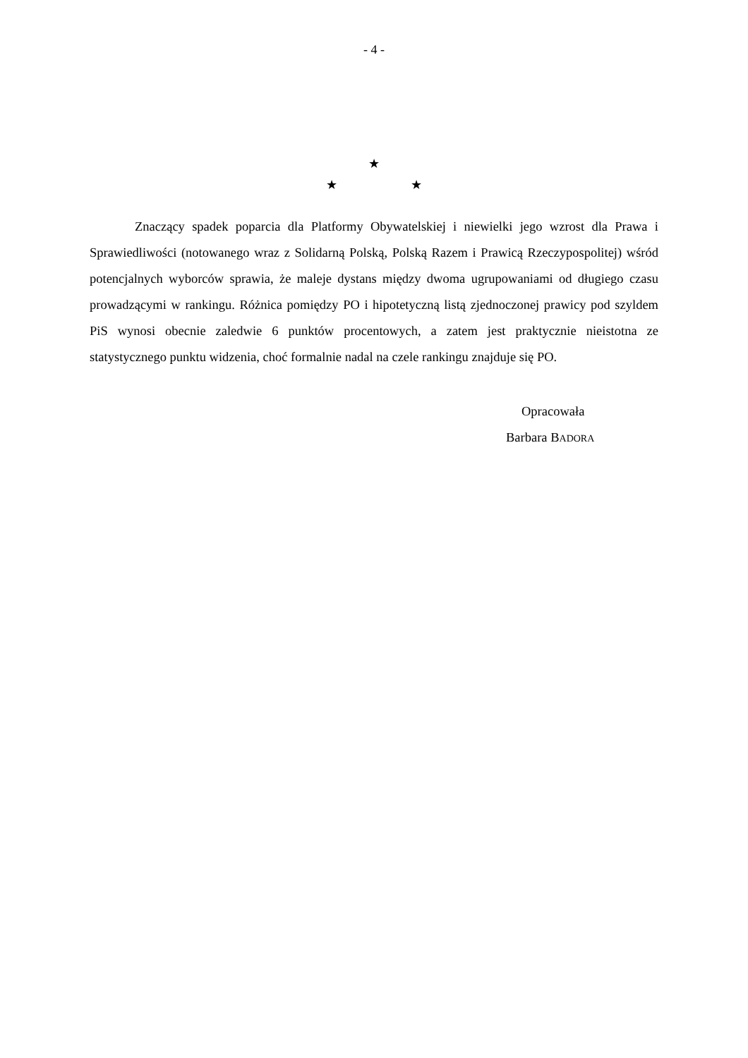- 4 -
★
★ ★
Znaczący spadek poparcia dla Platformy Obywatelskiej i niewielki jego wzrost dla Prawa i Sprawiedliwości (notowanego wraz z Solidarną Polską, Polską Razem i Prawicą Rzeczypospolitej) wśród potencjalnych wyborców sprawia, że maleje dystans między dwoma ugrupowaniami od długiego czasu prowadzącymi w rankingu. Różnica pomiędzy PO i hipotetyczną listą zjednoczonej prawicy pod szyldem PiS wynosi obecnie zaledwie 6 punktów procentowych, a zatem jest praktycznie nieistotna ze statystycznego punktu widzenia, choć formalnie nadal na czele rankingu znajduje się PO.
Opracowała
Barbara BADORA